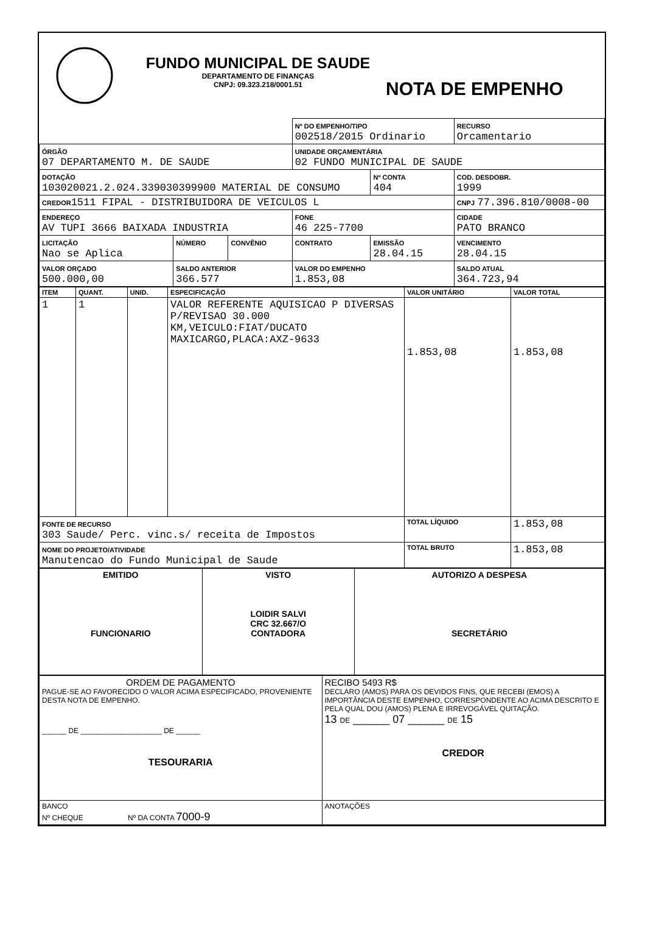FUNDO MUNICIPAL DE SAUDE
DEPARTAMENTO DE FINANÇAS
CNPJ: 09.323.218/0001.51
NOTA DE EMPENHO
| | | | Nº DO EMPENHO/TIPO 002518/2015 Ordinario | | RECURSO Orcamentario |
| ÓRGÃO 07 DEPARTAMENTO M. DE SAUDE | | | UNIDADE ORÇAMENTÁRIA 02 FUNDO MUNICIPAL DE SAUDE | | |
| DOTAÇÃO 103020021.2.024.339030399900 MATERIAL DE CONSUMO | | | | Nº CONTA 404 | COD. DESDOBR. 1999 |
| CREDOR 1511 FIPAL - DISTRIBUIDORA DE VEICULOS L | | | | | CNPJ 77.396.810/0008-00 |
| ENDEREÇO AV TUPI 3666 BAIXADA INDUSTRIA | | | FONE 46 225-7700 | | CIDADE PATO BRANCO |
| LICITAÇÃO Nao se Aplica | NÚMERO | CONVÊNIO | CONTRATO | EMISSÃO 28.04.15 | VENCIMENTO 28.04.15 |
| VALOR ORÇADO 500.000,00 | SALDO ANTERIOR 366.577 | | VALOR DO EMPENHO 1.853,08 | | SALDO ATUAL 364.723,94 |
| ITEM | QUANT. | UNID. | ESPECIFICAÇÃO | VALOR UNITÁRIO | VALOR TOTAL |
| --- | --- | --- | --- | --- | --- |
| 1 | 1 | | VALOR REFERENTE AQUISICAO P DIVERSAS P/REVISAO 30.000 KM,VEICULO:FIAT/DUCATO MAXICARGO,PLACA:AXZ-9633 | 1.853,08 | 1.853,08 |
| FONTE DE RECURSO 303 Saude/ Perc. vinc.s/ receita de Impostos | | | | TOTAL LÍQUIDO | 1.853,08 |
| NOME DO PROJETO/ATIVIDADE Manutencao do Fundo Municipal de Saude | | | | TOTAL BRUTO | 1.853,08 |
| EMITIDO FUNCIONARIO | VISTO LOIDIR SALVI CRC 32.667/O CONTADORA | AUTORIZO A DESPESA SECRETÁRIO |
| ORDEM DE PAGAMENTO PAGUE-SE AO FAVORECIDO O VALOR ACIMA ESPECIFICADO, PROVENIENTE DESTA NOTA DE EMPENHO. ______ DE ____________________ DE ______ TESOURARIA | RECIBO 5493 R$ DECLARO (AMOS) PARA OS DEVIDOS FINS, QUE RECEBI (EMOS) A IMPORTÂNCIA DESTE EMPENHO, CORRESPONDENTE AO ACIMA DESCRITO E PELA QUAL DOU (AMOS) PLENA E IRREVOGÁVEL QUITAÇÃO. 13 DE ______ 07 ______ DE 15 CREDOR |
| BANCO Nº CHEQUE Nº DA CONTA 7000-9 | ANOTAÇÕES |